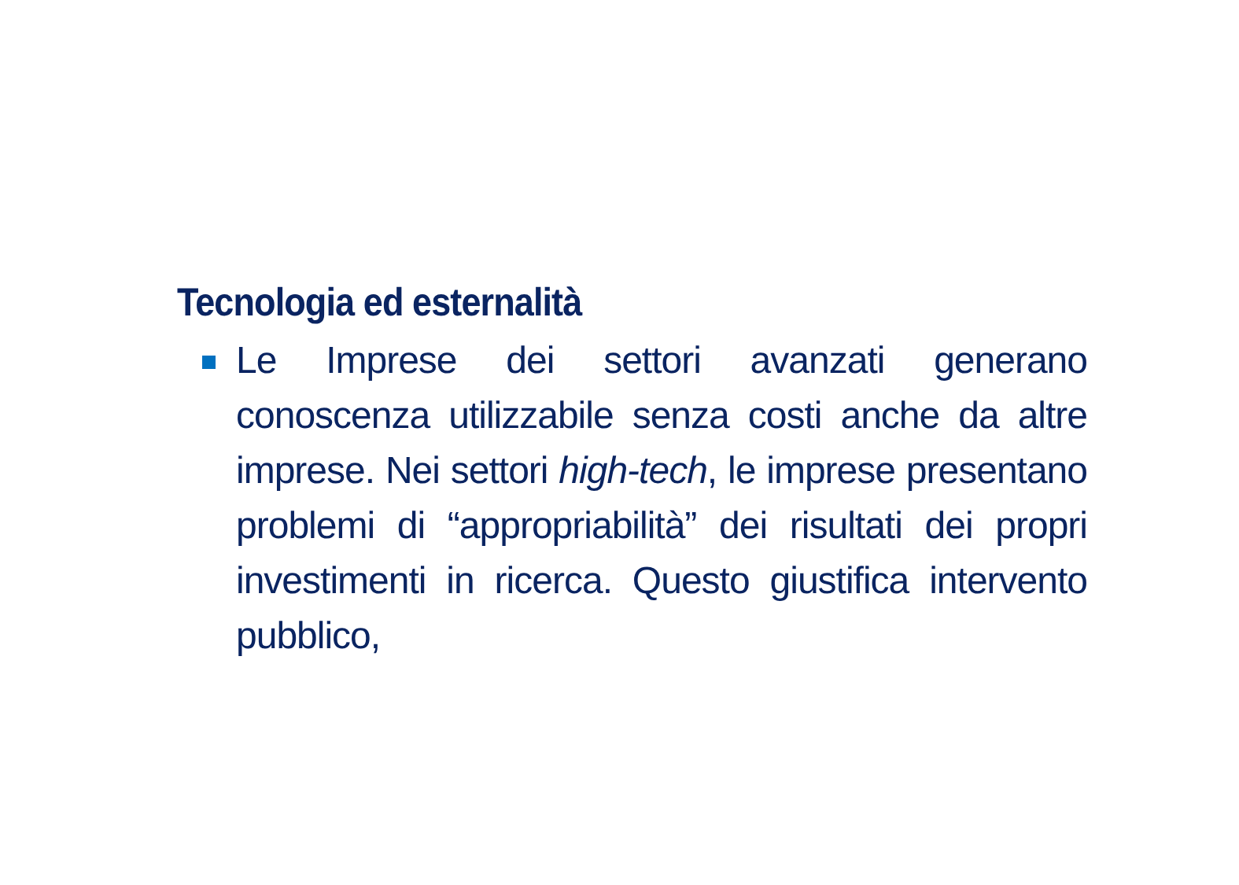Tecnologia ed esternalità
Le Imprese dei settori avanzati generano conoscenza utilizzabile senza costi anche da altre imprese. Nei settori high-tech, le imprese presentano problemi di “appropriabilità” dei risultati dei propri investimenti in ricerca. Questo giustifica intervento pubblico,